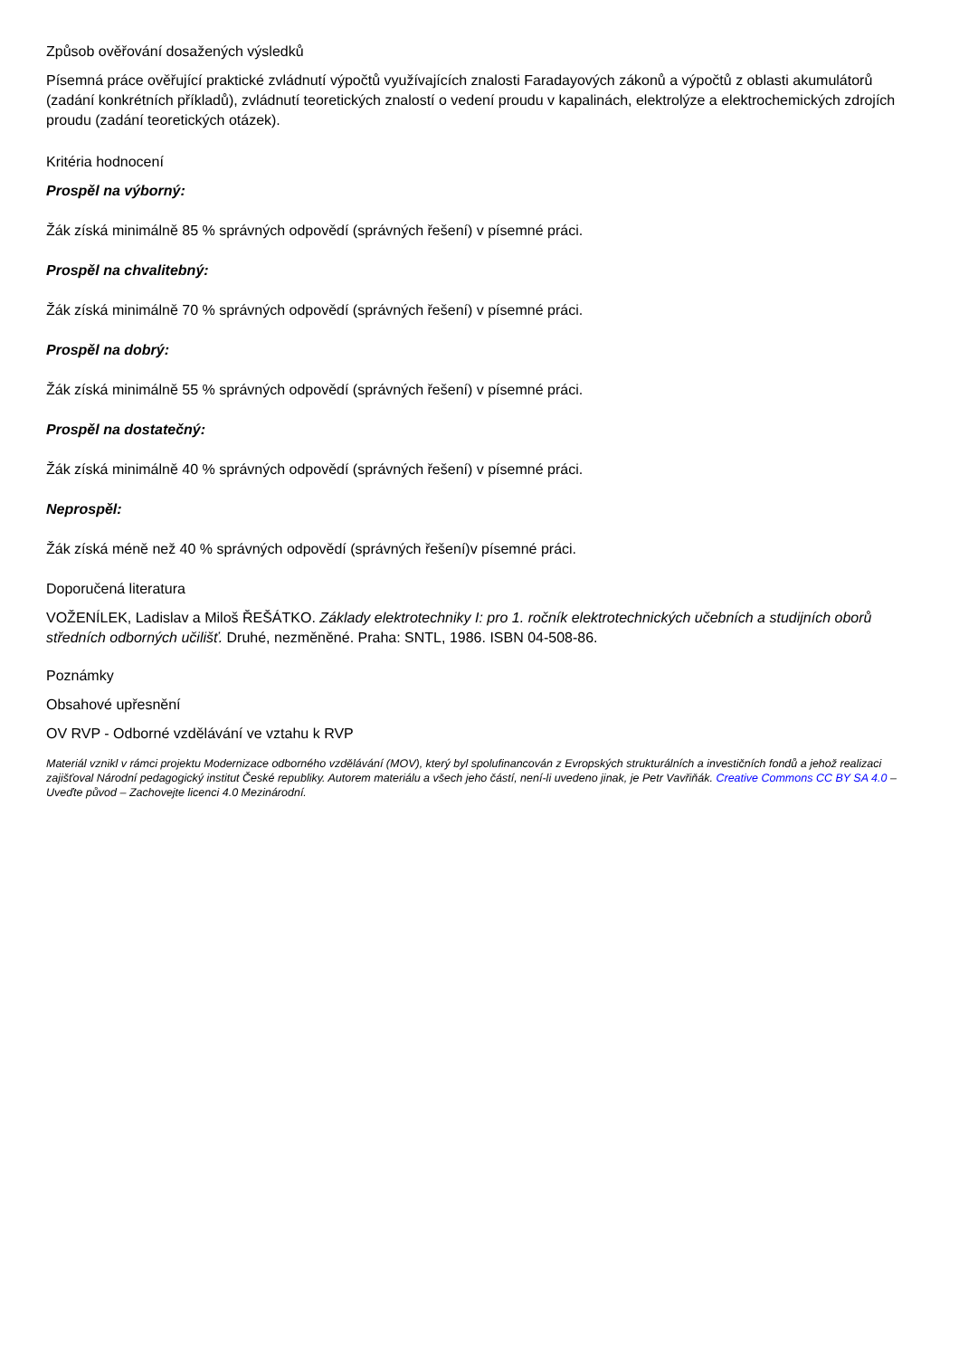Způsob ověřování dosažených výsledků
Písemná práce ověřující praktické zvládnutí výpočtů využívajících znalosti Faradayových zákonů a výpočtů z oblasti akumulátorů (zadání konkrétních příkladů), zvládnutí teoretických znalostí o vedení proudu v kapalinách, elektrolýze a elektrochemických zdrojích proudu (zadání teoretických otázek).
Kritéria hodnocení
Prospěl na výborný:
Žák získá minimálně 85 % správných odpovědí (správných řešení) v písemné práci.
Prospěl na chvalitebný:
Žák získá minimálně 70 % správných odpovědí (správných řešení) v písemné práci.
Prospěl na dobrý:
Žák získá minimálně 55 % správných odpovědí (správných řešení) v písemné práci.
Prospěl na dostatečný:
Žák získá minimálně 40 % správných odpovědí (správných řešení) v písemné práci.
Neprospěl:
Žák získá méně než 40 % správných odpovědí (správných řešení)v písemné práci.
Doporučená literatura
VOŽENÍLEK, Ladislav a Miloš ŘEŠÁTKO. Základy elektrotechniky I: pro 1. ročník elektrotechnických učebních a studijních oborů středních odborných učilišť. Druhé, nezměněné. Praha: SNTL, 1986. ISBN 04-508-86.
Poznámky
Obsahové upřesnění
OV RVP - Odborné vzdělávání ve vztahu k RVP
Materiál vznikl v rámci projektu Modernizace odborného vzdělávání (MOV), který byl spolufinancován z Evropských strukturálních a investičních fondů a jehož realizaci zajišťoval Národní pedagogický institut České republiky. Autorem materiálu a všech jeho částí, není-li uvedeno jinak, je Petr Vavřiňák. Creative Commons CC BY SA 4.0 – Uveďte původ – Zachovejte licenci 4.0 Mezinárodní.